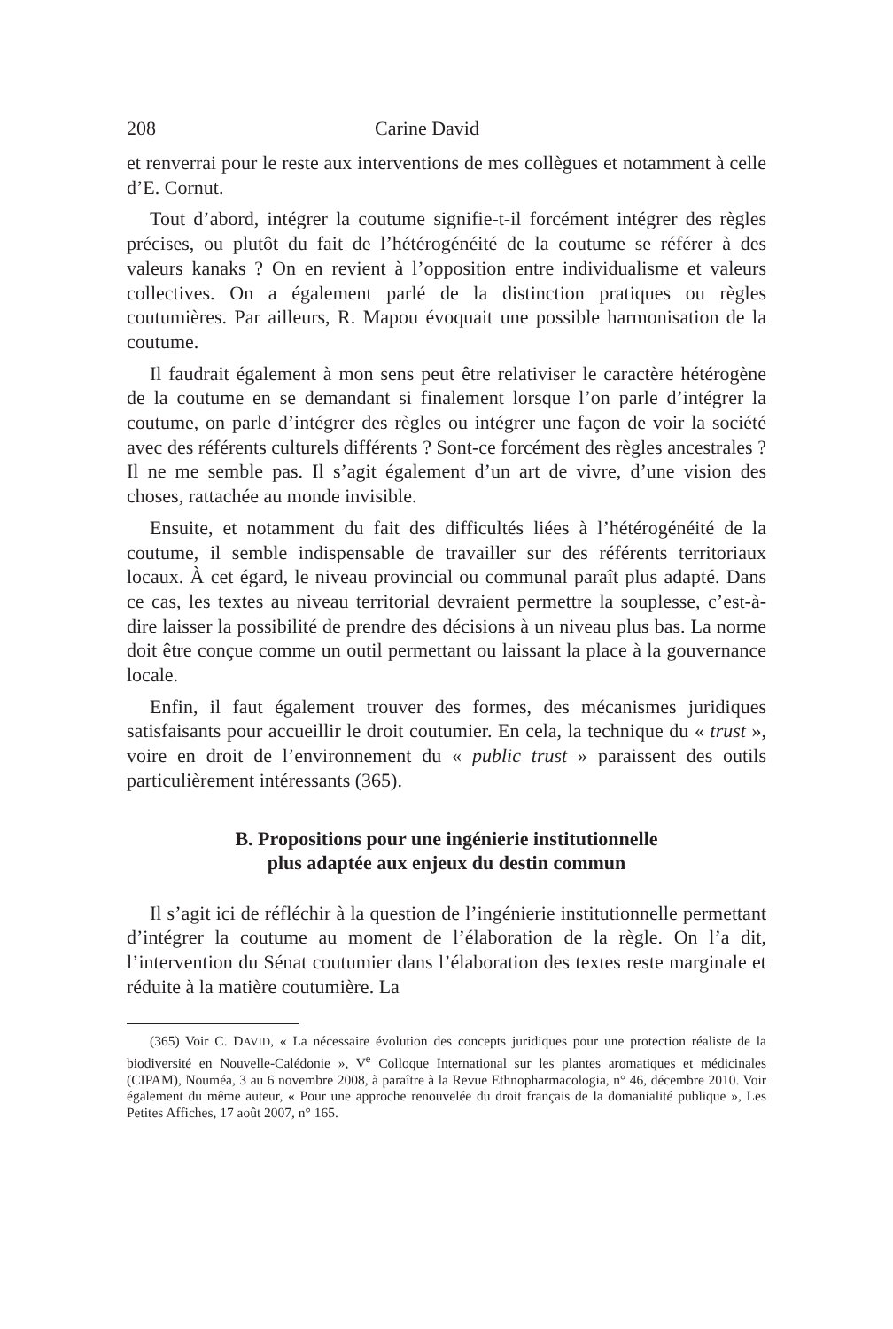208 Carine David
et renverrai pour le reste aux interventions de mes collègues et notamment à celle d’E. Cornut.
Tout d’abord, intégrer la coutume signifie-t-il forcément intégrer des règles précises, ou plutôt du fait de l’hétérogénéité de la coutume se référer à des valeurs kanaks ? On en revient à l’opposition entre individualisme et valeurs collectives. On a également parlé de la distinction pratiques ou règles coutumières. Par ailleurs, R. Mapou évoquait une possible harmonisation de la coutume.
Il faudrait également à mon sens peut être relativiser le caractère hétérogène de la coutume en se demandant si finalement lorsque l’on parle d’intégrer la coutume, on parle d’intégrer des règles ou intégrer une façon de voir la société avec des référents culturels différents ? Sont-ce forcément des règles ancestrales ? Il ne me semble pas. Il s’agit également d’un art de vivre, d’une vision des choses, rattachée au monde invisible.
Ensuite, et notamment du fait des difficultés liées à l’hétérogénéité de la coutume, il semble indispensable de travailler sur des référents territoriaux locaux. À cet égard, le niveau provincial ou communal paraît plus adapté. Dans ce cas, les textes au niveau territorial devraient permettre la souplesse, c’est-à-dire laisser la possibilité de prendre des décisions à un niveau plus bas. La norme doit être conçue comme un outil permettant ou laissant la place à la gouvernance locale.
Enfin, il faut également trouver des formes, des mécanismes juridiques satisfaisants pour accueillir le droit coutumier. En cela, la technique du « trust », voire en droit de l’environnement du « public trust » paraissent des outils particulièrement intéressants (365).
B. Propositions pour une ingénierie institutionnelle
plus adaptée aux enjeux du destin commun
Il s’agit ici de réfléchir à la question de l’ingénierie institutionnelle permettant d’intégrer la coutume au moment de l’élaboration de la règle. On l’a dit, l’intervention du Sénat coutumier dans l’élaboration des textes reste marginale et réduite à la matière coutumière. La
(365) Voir C. DAVID, « La nécessaire évolution des concepts juridiques pour une protection réaliste de la biodiversité en Nouvelle-Calédonie », V<sup>e</sup> Colloque International sur les plantes aromatiques et médicinales (CIPAM), Nouméa, 3 au 6 novembre 2008, à paraître à la Revue Ethnopharmacologia, n° 46, décembre 2010. Voir également du même auteur, « Pour une approche renouvelée du droit français de la domanialité publique », Les Petites Affiches, 17 août 2007, n° 165.